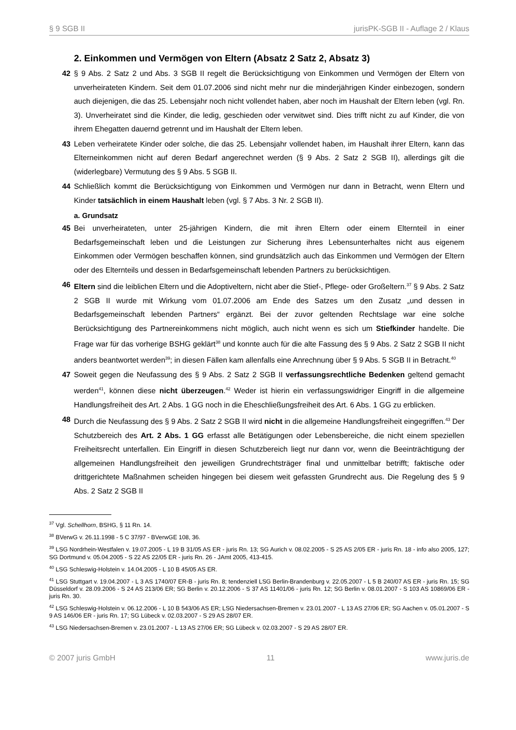§ 9 SGB II jurisPK-SGB II - Auflage 2 / Klaus
2. Einkommen und Vermögen von Eltern (Absatz 2 Satz 2, Absatz 3)
42 § 9 Abs. 2 Satz 2 und Abs. 3 SGB II regelt die Berücksichtigung von Einkommen und Vermögen der Eltern von unverheirateten Kindern. Seit dem 01.07.2006 sind nicht mehr nur die minderjährigen Kinder einbezogen, sondern auch diejenigen, die das 25. Lebensjahr noch nicht vollendet haben, aber noch im Haushalt der Eltern leben (vgl. Rn. 3). Unverheiratet sind die Kinder, die ledig, geschieden oder verwitwet sind. Dies trifft nicht zu auf Kinder, die von ihrem Ehegatten dauernd getrennt und im Haushalt der Eltern leben.
43 Leben verheiratete Kinder oder solche, die das 25. Lebensjahr vollendet haben, im Haushalt ihrer Eltern, kann das Elterneinkommen nicht auf deren Bedarf angerechnet werden (§ 9 Abs. 2 Satz 2 SGB II), allerdings gilt die (widerlegbare) Vermutung des § 9 Abs. 5 SGB II.
44 Schließlich kommt die Berücksichtigung von Einkommen und Vermögen nur dann in Betracht, wenn Eltern und Kinder tatsächlich in einem Haushalt leben (vgl. § 7 Abs. 3 Nr. 2 SGB II).
a. Grundsatz
45 Bei unverheirateten, unter 25-jährigen Kindern, die mit ihren Eltern oder einem Elternteil in einer Bedarfsgemeinschaft leben und die Leistungen zur Sicherung ihres Lebensunterhaltes nicht aus eigenem Einkommen oder Vermögen beschaffen können, sind grundsätzlich auch das Einkommen und Vermögen der Eltern oder des Elternteils und dessen in Bedarfsgemeinschaft lebenden Partners zu berücksichtigen.
46 Eltern sind die leiblichen Eltern und die Adoptiveltern, nicht aber die Stief-, Pflege- oder Großeltern.<sup>37</sup> § 9 Abs. 2 Satz 2 SGB II wurde mit Wirkung vom 01.07.2006 am Ende des Satzes um den Zusatz „und dessen in Bedarfsgemeinschaft lebenden Partners“ ergänzt. Bei der zuvor geltenden Rechtslage war eine solche Berücksichtigung des Partnereinkommens nicht möglich, auch nicht wenn es sich um Stiefkinder handelte. Die Frage war für das vorherige BSHG geklärt<sup>38</sup> und konnte auch für die alte Fassung des § 9 Abs. 2 Satz 2 SGB II nicht anders beantwortet werden<sup>39</sup>; in diesen Fällen kam allenfalls eine Anrechnung über § 9 Abs. 5 SGB II in Betracht.<sup>40</sup>
47 Soweit gegen die Neufassung des § 9 Abs. 2 Satz 2 SGB II verfassungsrechtliche Bedenken geltend gemacht werden<sup>41</sup>, können diese nicht überzeugen.<sup>42</sup> Weder ist hierin ein verfassungswidriger Eingriff in die allgemeine Handlungsfreiheit des Art. 2 Abs. 1 GG noch in die Eheschließungsfreiheit des Art. 6 Abs. 1 GG zu erblicken.
48 Durch die Neufassung des § 9 Abs. 2 Satz 2 SGB II wird nicht in die allgemeine Handlungsfreiheit eingegriffen.<sup>43</sup> Der Schutzbereich des Art. 2 Abs. 1 GG erfasst alle Betätigungen oder Lebensbereiche, die nicht einem speziellen Freiheitsrecht unterfallen. Ein Eingriff in diesen Schutzbereich liegt nur dann vor, wenn die Beeinträchtigung der allgemeinen Handlungsfreiheit den jeweiligen Grundrechtsträger final und unmittelbar betrifft; faktische oder drittgerichtete Maßnahmen scheiden hingegen bei diesem weit gefassten Grundrecht aus. Die Regelung des § 9 Abs. 2 Satz 2 SGB II
<sup>37</sup> Vgl. Schellhorn, BSHG, § 11 Rn. 14.
<sup>38</sup> BVerwG v. 26.11.1998 - 5 C 37/97 - BVerwGE 108, 36.
<sup>39</sup> LSG Nordrhein-Westfalen v. 19.07.2005 - L 19 B 31/05 AS ER - juris Rn. 13; SG Aurich v. 08.02.2005 - S 25 AS 2/05 ER - juris Rn. 18 - info also 2005, 127; SG Dortmund v. 05.04.2005 - S 22 AS 22/05 ER - juris Rn. 26 - JAmt 2005, 413-415.
<sup>40</sup> LSG Schleswig-Holstein v. 14.04.2005 - L 10 B 45/05 AS ER.
<sup>41</sup> LSG Stuttgart v. 19.04.2007 - L 3 AS 1740/07 ER-B - juris Rn. 8; tendenziell LSG Berlin-Brandenburg v. 22.05.2007 - L 5 B 240/07 AS ER - juris Rn. 15; SG Düsseldorf v. 28.09.2006 - S 24 AS 213/06 ER; SG Berlin v. 20.12.2006 - S 37 AS 11401/06 - juris Rn. 12; SG Berlin v. 08.01.2007 - S 103 AS 10869/06 ER - juris Rn. 30.
<sup>42</sup> LSG Schleswig-Holstein v. 06.12.2006 - L 10 B 543/06 AS ER; LSG Niedersachsen-Bremen v. 23.01.2007 - L 13 AS 27/06 ER; SG Aachen v. 05.01.2007 - S 9 AS 146/06 ER - juris Rn. 17; SG Lübeck v. 02.03.2007 - S 29 AS 28/07 ER.
<sup>43</sup> LSG Niedersachsen-Bremen v. 23.01.2007 - L 13 AS 27/06 ER; SG Lübeck v. 02.03.2007 - S 29 AS 28/07 ER.
© 2007 juris GmbH 11 www.juris.de